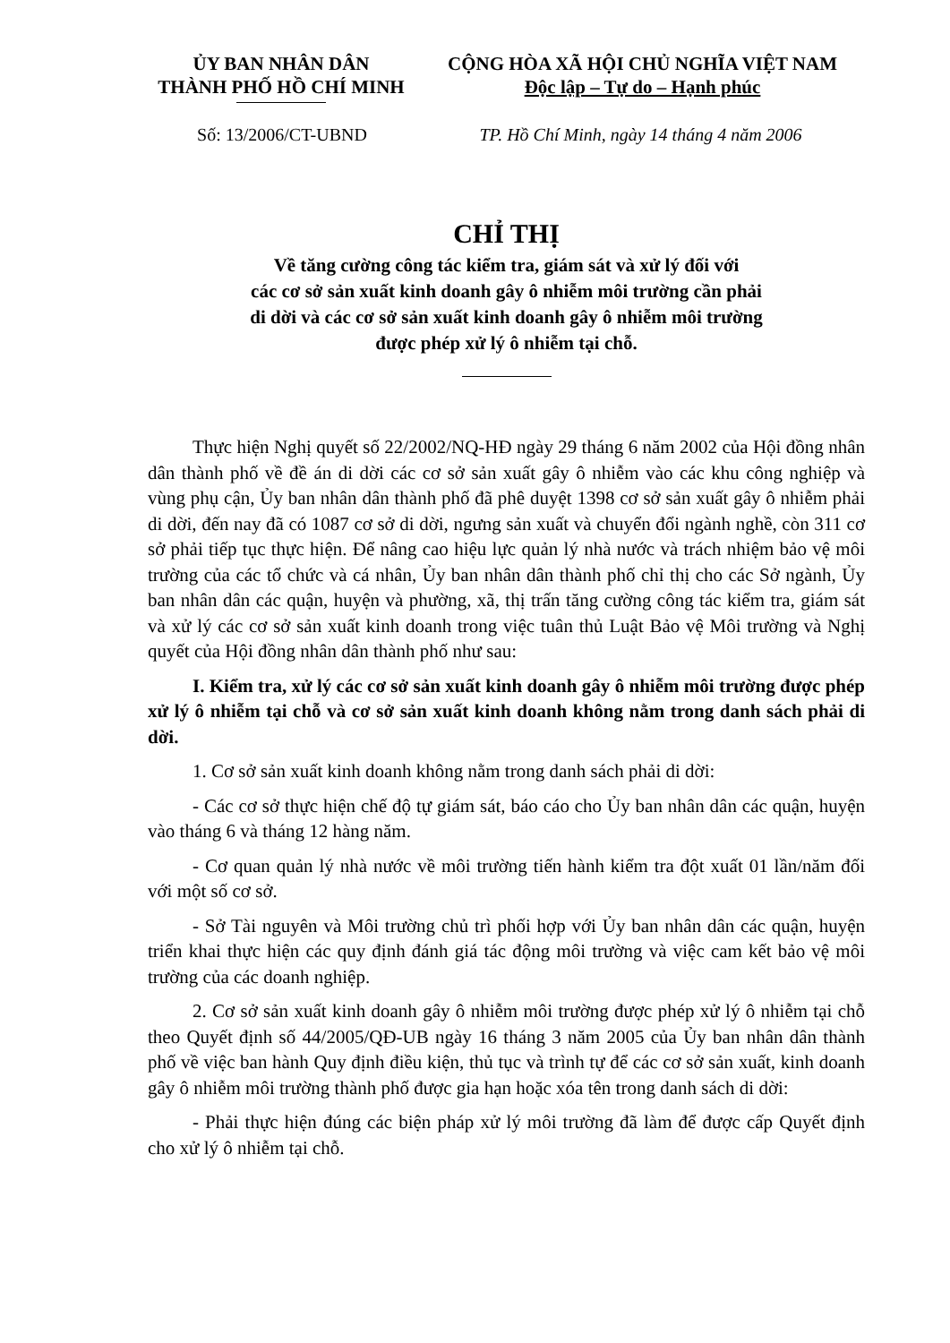ỦY BAN NHÂN DÂN
THÀNH PHỐ HỒ CHÍ MINH
CỘNG HÒA XÃ HỘI CHỦ NGHĨA VIỆT NAM
Độc lập – Tự do – Hạnh phúc
Số: 13/2006/CT-UBND TP. Hồ Chí Minh, ngày 14 tháng 4 năm 2006
CHỈ THỊ
Về tăng cường công tác kiểm tra, giám sát và xử lý đối với
các cơ sở sản xuất kinh doanh gây ô nhiễm môi trường cần phải
di dời và các cơ sở sản xuất kinh doanh gây ô nhiễm môi trường
được phép xử lý ô nhiễm tại chỗ.
Thực hiện Nghị quyết số 22/2002/NQ-HĐ ngày 29 tháng 6 năm 2002 của Hội đồng nhân dân thành phố về đề án di dời các cơ sở sản xuất gây ô nhiễm vào các khu công nghiệp và vùng phụ cận, Ủy ban nhân dân thành phố đã phê duyệt 1398 cơ sở sản xuất gây ô nhiễm phải di dời, đến nay đã có 1087 cơ sở di dời, ngưng sản xuất và chuyển đổi ngành nghề, còn 311 cơ sở phải tiếp tục thực hiện. Để nâng cao hiệu lực quản lý nhà nước và trách nhiệm bảo vệ môi trường của các tổ chức và cá nhân, Ủy ban nhân dân thành phố chỉ thị cho các Sở ngành, Ủy ban nhân dân các quận, huyện và phường, xã, thị trấn tăng cường công tác kiểm tra, giám sát và xử lý các cơ sở sản xuất kinh doanh trong việc tuân thủ Luật Bảo vệ Môi trường và Nghị quyết của Hội đồng nhân dân thành phố như sau:
I. Kiểm tra, xử lý các cơ sở sản xuất kinh doanh gây ô nhiễm môi trường được phép xử lý ô nhiễm tại chỗ và cơ sở sản xuất kinh doanh không nằm trong danh sách phải di dời.
1. Cơ sở sản xuất kinh doanh không nằm trong danh sách phải di dời:
- Các cơ sở thực hiện chế độ tự giám sát, báo cáo cho Ủy ban nhân dân các quận, huyện vào tháng 6 và tháng 12 hàng năm.
- Cơ quan quản lý nhà nước về môi trường tiến hành kiểm tra đột xuất 01 lần/năm đối với một số cơ sở.
- Sở Tài nguyên và Môi trường chủ trì phối hợp với Ủy ban nhân dân các quận, huyện triển khai thực hiện các quy định đánh giá tác động môi trường và việc cam kết bảo vệ môi trường của các doanh nghiệp.
2. Cơ sở sản xuất kinh doanh gây ô nhiễm môi trường được phép xử lý ô nhiễm tại chỗ theo Quyết định số 44/2005/QĐ-UB ngày 16 tháng 3 năm 2005 của Ủy ban nhân dân thành phố về việc ban hành Quy định điều kiện, thủ tục và trình tự để các cơ sở sản xuất, kinh doanh gây ô nhiễm môi trường thành phố được gia hạn hoặc xóa tên trong danh sách di dời:
- Phải thực hiện đúng các biện pháp xử lý môi trường đã làm để được cấp Quyết định cho xử lý ô nhiễm tại chỗ.